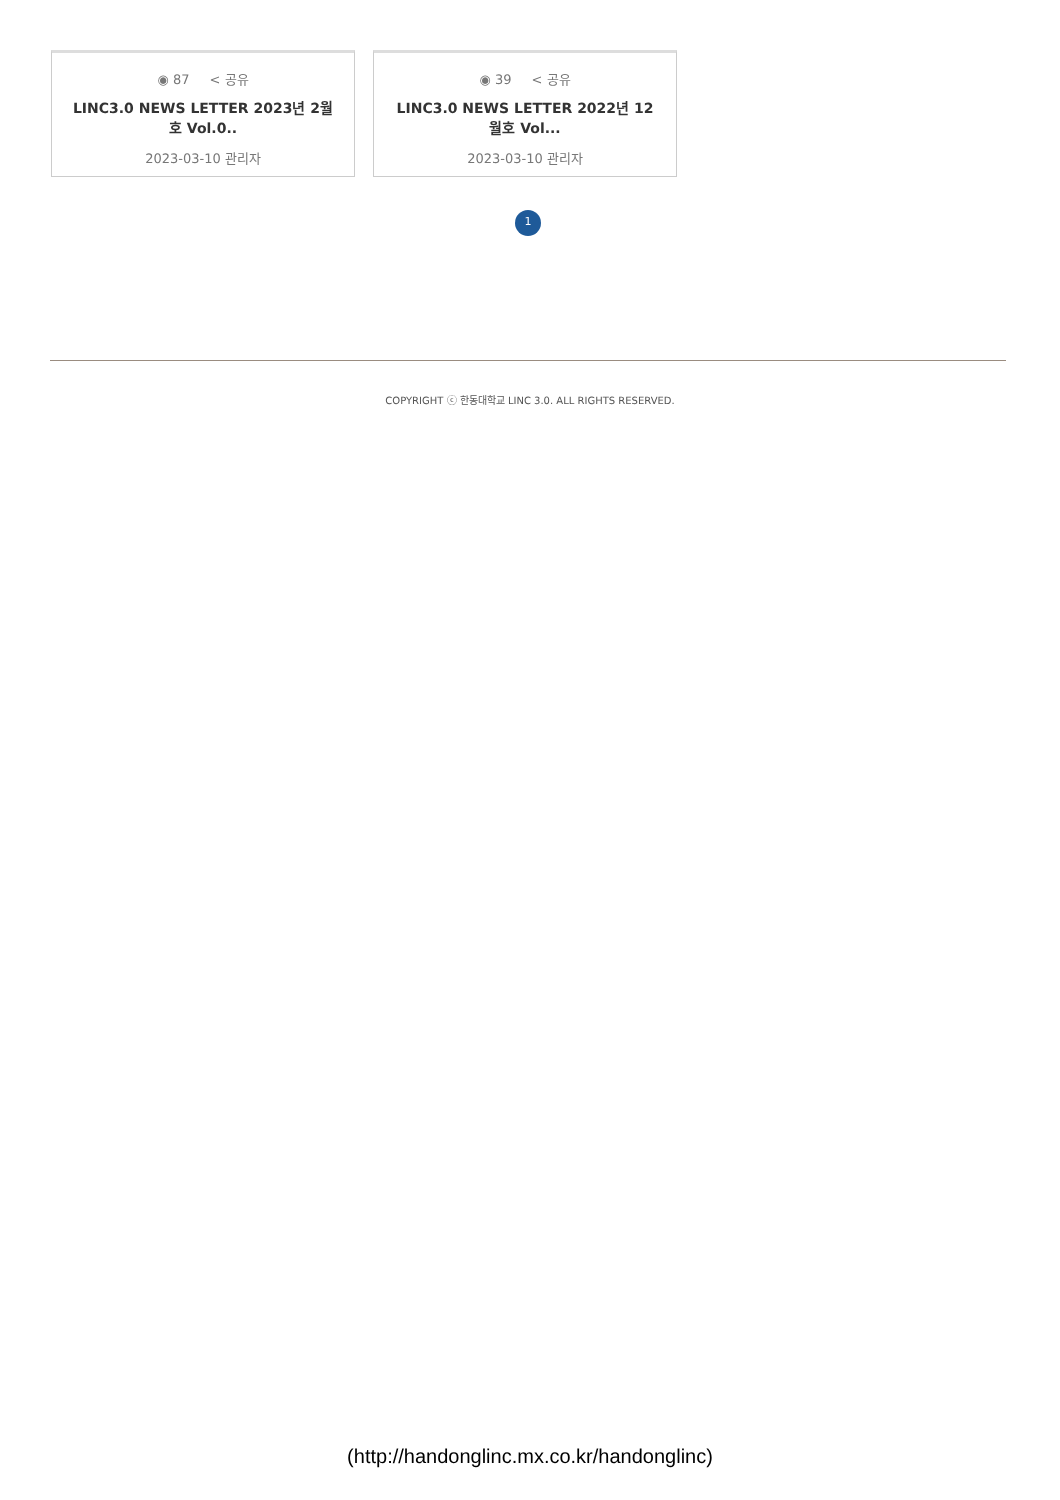◉ 87 < 공유
LINC3.0 NEWS LETTER 2023년 2월호 Vol.0..
2023-03-10 관리자
◉ 39 < 공유
LINC3.0 NEWS LETTER 2022년 12월호 Vol...
2023-03-10 관리자
1
COPYRIGHT ⓒ 한동대학교 LINC 3.0. ALL RIGHTS RESERVED.
(http://handonglinc.mx.co.kr/handonglinc)